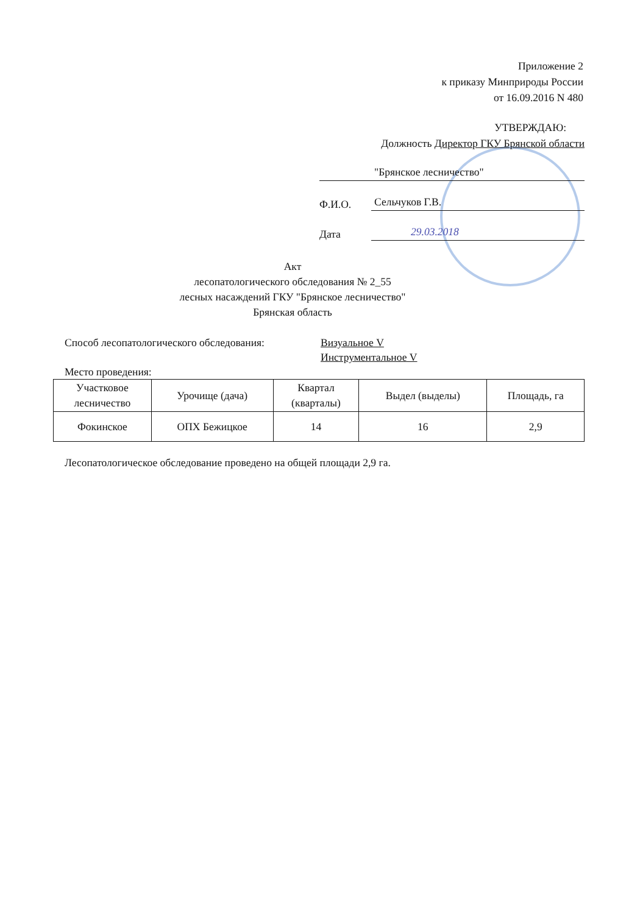Приложение 2
к приказу Минприроды России
от 16.09.2016 N 480
УТВЕРЖДАЮ:
Должность Директор ГКУ Брянской области
"Брянское лесничество"
Ф.И.О.
Сельчуков Г.В.
Дата
29.03.2018
Акт
лесопатологического обследования № 2_55
лесных насаждений ГКУ "Брянское лесничество"
Брянская область
Способ лесопатологического обследования: Визуальное V
Инструментальное V
Место проведения:
| Участковое лесничество | Урочище (дача) | Квартал (кварталы) | Выдел (выделы) | Площадь, га |
| --- | --- | --- | --- | --- |
| Фокинское | ОПХ Бежицкое | 14 | 16 | 2,9 |
Лесопатологическое обследование проведено на общей площади 2,9 га.